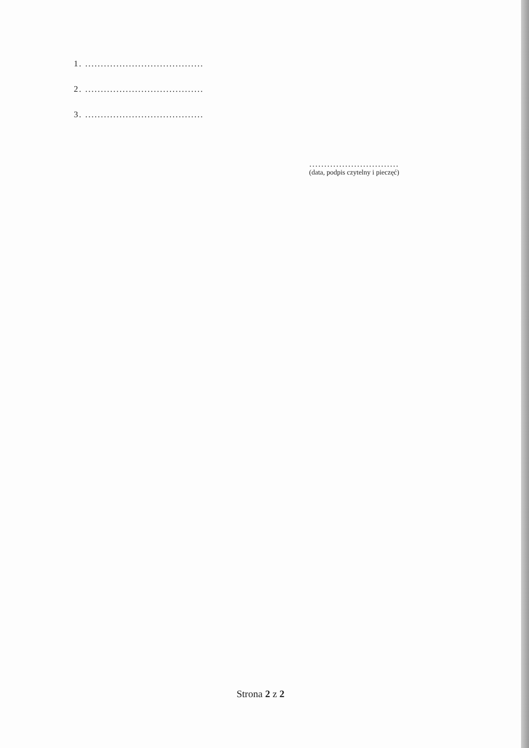1. ......................................
2. ......................................
3. ......................................
..............................
(data, podpis czytelny i pieczęć)
Strona 2 z 2